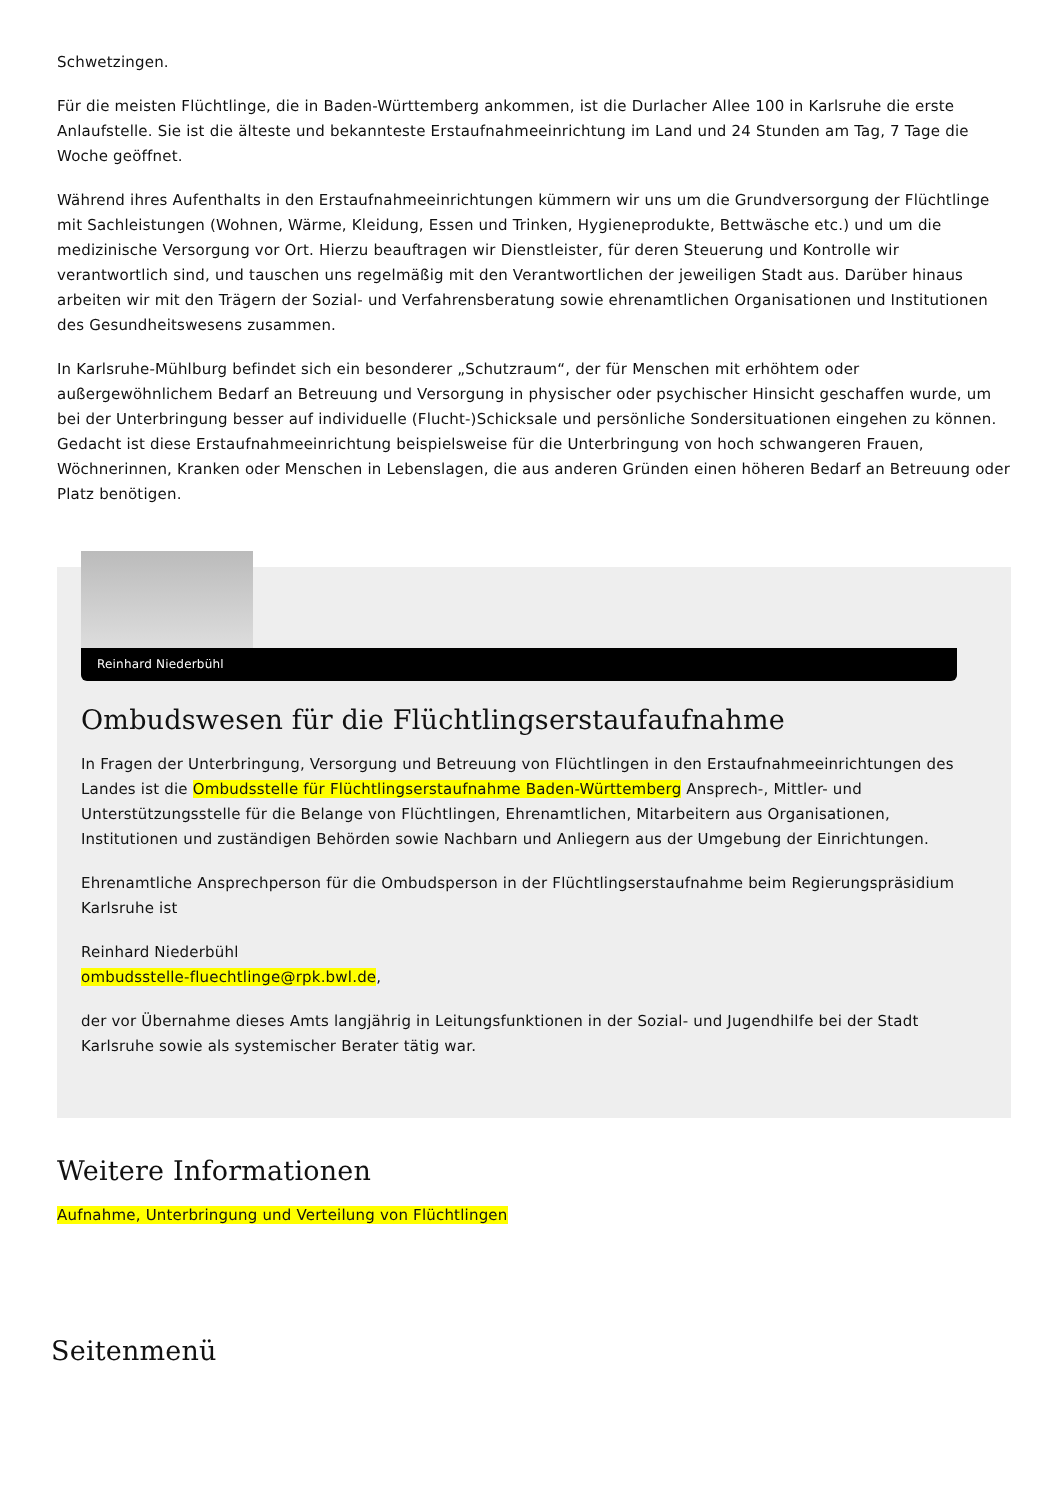Schwetzingen.
Für die meisten Flüchtlinge, die in Baden-Württemberg ankommen, ist die Durlacher Allee 100 in Karlsruhe die erste Anlaufstelle. Sie ist die älteste und bekannteste Erstaufnahmeeinrichtung im Land und 24 Stunden am Tag, 7 Tage die Woche geöffnet.
Während ihres Aufenthalts in den Erstaufnahmeeinrichtungen kümmern wir uns um die Grundversorgung der Flüchtlinge mit Sachleistungen (Wohnen, Wärme, Kleidung, Essen und Trinken, Hygieneprodukte, Bettwäsche etc.) und um die medizinische Versorgung vor Ort. Hierzu beauftragen wir Dienstleister, für deren Steuerung und Kontrolle wir verantwortlich sind, und tauschen uns regelmäßig mit den Verantwortlichen der jeweiligen Stadt aus. Darüber hinaus arbeiten wir mit den Trägern der Sozial- und Verfahrensberatung sowie ehrenamtlichen Organisationen und Institutionen des Gesundheitswesens zusammen.
In Karlsruhe-Mühlburg befindet sich ein besonderer „Schutzraum“, der für Menschen mit erhöhtem oder außergewöhnlichem Bedarf an Betreuung und Versorgung in physischer oder psychischer Hinsicht geschaffen wurde, um bei der Unterbringung besser auf individuelle (Flucht-)Schicksale und persönliche Sondersituationen eingehen zu können. Gedacht ist diese Erstaufnahmeeinrichtung beispielsweise für die Unterbringung von hoch schwangeren Frauen, Wöchnerinnen, Kranken oder Menschen in Lebenslagen, die aus anderen Gründen einen höheren Bedarf an Betreuung oder Platz benötigen.
Reinhard Niederbühl
Ombudswesen für die Flüchtlingserstaufaufnahme
In Fragen der Unterbringung, Versorgung und Betreuung von Flüchtlingen in den Erstaufnahmeeinrichtungen des Landes ist die Ombudsstelle für Flüchtlingserstaufnahme Baden-Württemberg Ansprech-, Mittler- und Unterstützungsstelle für die Belange von Flüchtlingen, Ehrenamtlichen, Mitarbeitern aus Organisationen, Institutionen und zuständigen Behörden sowie Nachbarn und Anliegern aus der Umgebung der Einrichtungen.
Ehrenamtliche Ansprechperson für die Ombudsperson in der Flüchtlingserstaufnahme beim Regierungspräsidium Karlsruhe ist
Reinhard Niederbühl
ombudsstelle-fluechtlinge@rpk.bwl.de,
der vor Übernahme dieses Amts langjährig in Leitungsfunktionen in der Sozial- und Jugendhilfe bei der Stadt Karlsruhe sowie als systemischer Berater tätig war.
Weitere Informationen
Aufnahme, Unterbringung und Verteilung von Flüchtlingen
Seitenmenü